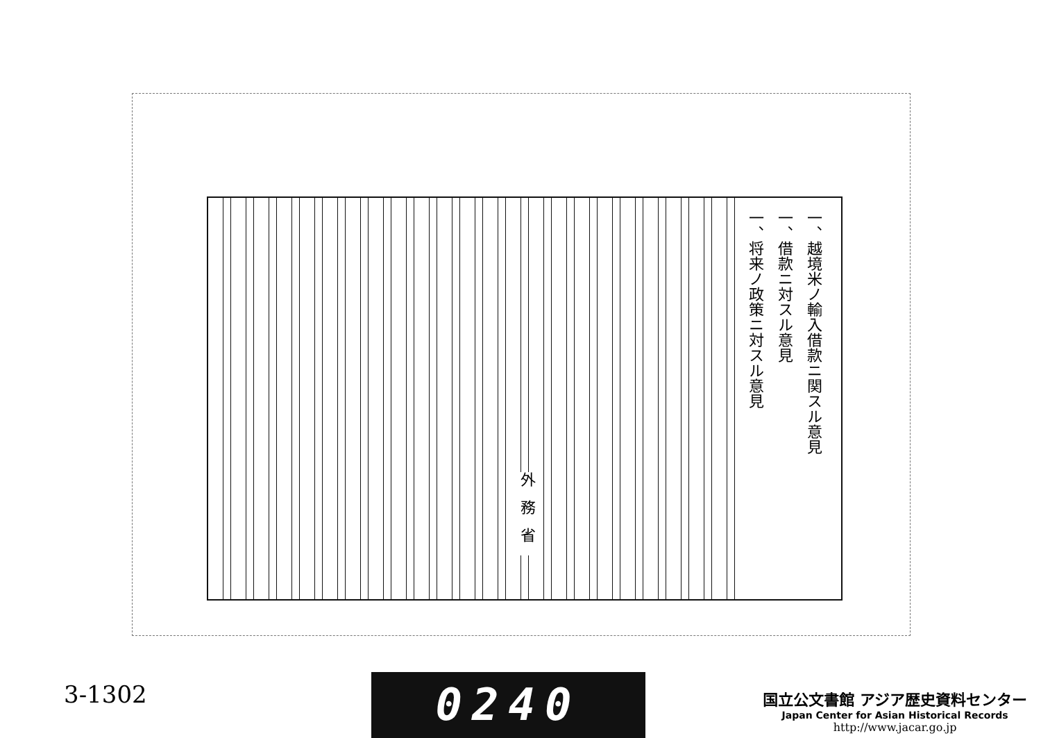一、越境米ノ輸入借款ニ関スル意見
一、借款ニ対スル意見
一、将来ノ政策ニ対スル意見
外務省
3-1302 0240
国立公文書館 アジア歴史資料センター
Japan Center for Asian Historical Records
http://www.jacar.go.jp